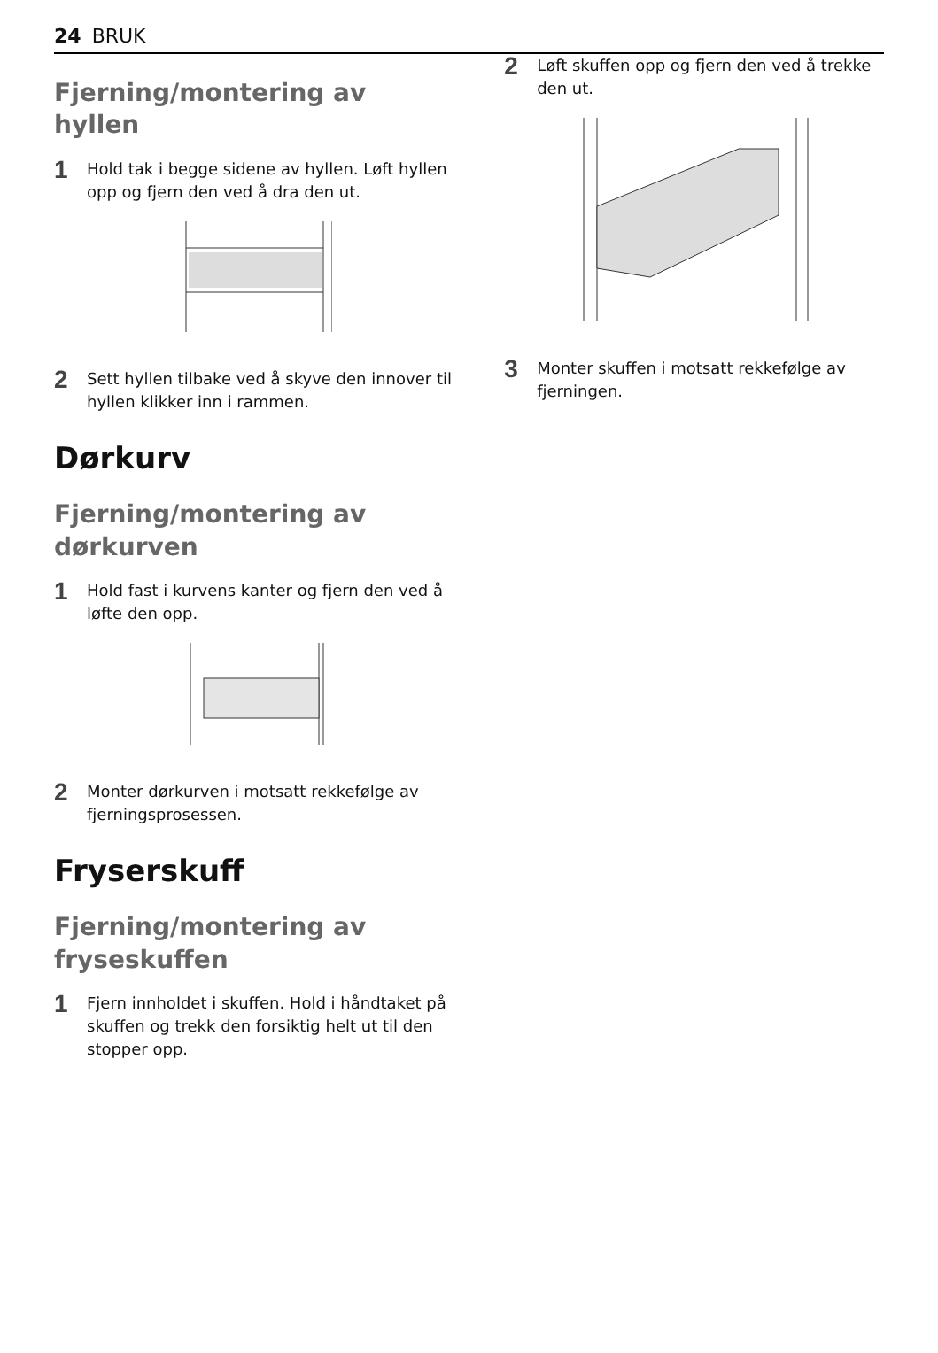24 BRUK
Fjerning/montering av hyllen
1 Hold tak i begge sidene av hyllen. Løft hyllen opp og fjern den ved å dra den ut.
2 Sett hyllen tilbake ved å skyve den innover til hyllen klikker inn i rammen.
Dørkurv
Fjerning/montering av dørkurven
1 Hold fast i kurvens kanter og fjern den ved å løfte den opp.
2 Monter dørkurven i motsatt rekkefølge av fjerningsprosessen.
Fryserskuff
Fjerning/montering av fryseskuffen
1 Fjern innholdet i skuffen. Hold i håndtaket på skuffen og trekk den forsiktig helt ut til den stopper opp.
2 Løft skuffen opp og fjern den ved å trekke den ut.
3 Monter skuffen i motsatt rekkefølge av fjerningen.